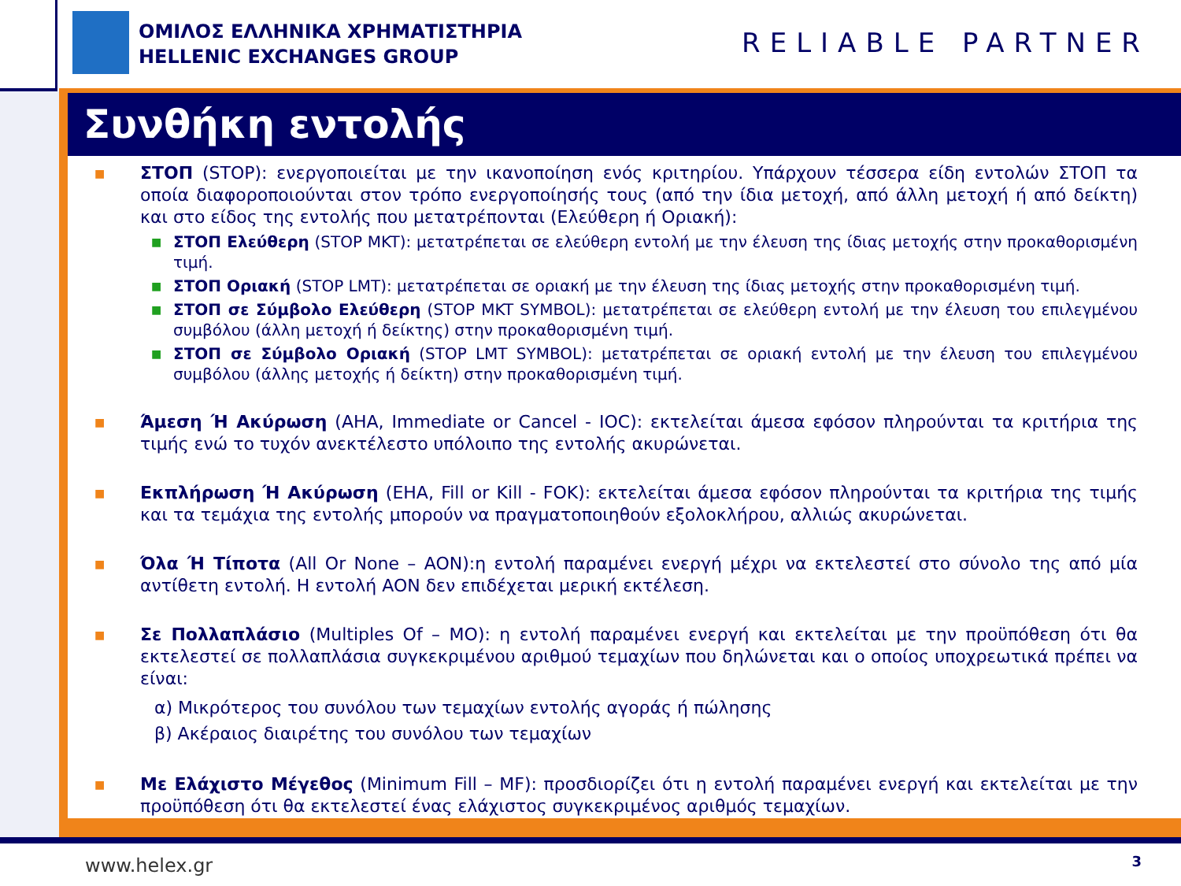ΟΜΙΛΟΣ ΕΛΛΗΝΙΚΑ ΧΡΗΜΑΤΙΣΤΗΡΙΑ
HELLENIC EXCHANGES GROUP
RELIABLE PARTNER
Συνθήκη εντολής
■
ΣΤΟΠ (STOP): ενεργοποιείται με την ικανοποίηση ενός κριτηρίου. Υπάρχουν τέσσερα είδη εντολών ΣΤΟΠ τα οποία διαφοροποιούνται στον τρόπο ενεργοποίησής τους (από την ίδια μετοχή, από άλλη μετοχή ή από δείκτη) και στο είδος της εντολής που μετατρέπονται (Ελεύθερη ή Οριακή):
■
ΣΤΟΠ Ελεύθερη (STOP MKT): μετατρέπεται σε ελεύθερη εντολή με την έλευση της ίδιας μετοχής στην προκαθορισμένη τιμή.
■
ΣΤΟΠ Οριακή (STOP LMT): μετατρέπεται σε οριακή με την έλευση της ίδιας μετοχής στην προκαθορισμένη τιμή.
■
ΣΤΟΠ σε Σύμβολο Ελεύθερη (STOP MKT SYMBOL): μετατρέπεται σε ελεύθερη εντολή με την έλευση του επιλεγμένου συμβόλου (άλλη μετοχή ή δείκτης) στην προκαθορισμένη τιμή.
■
ΣΤΟΠ σε Σύμβολο Οριακή (STOP LMT SYMBOL): μετατρέπεται σε οριακή εντολή με την έλευση του επιλεγμένου συμβόλου (άλλης μετοχής ή δείκτη) στην προκαθορισμένη τιμή.
■
Άμεση Ή Ακύρωση (AHA, Immediate or Cancel - IOC): εκτελείται άμεσα εφόσον πληρούνται τα κριτήρια της τιμής ενώ το τυχόν ανεκτέλεστο υπόλοιπο της εντολής ακυρώνεται.
■
Εκπλήρωση Ή Ακύρωση (EHA, Fill or Kill - FOK): εκτελείται άμεσα εφόσον πληρούνται τα κριτήρια της τιμής και τα τεμάχια της εντολής μπορούν να πραγματοποιηθούν εξολοκλήρου, αλλιώς ακυρώνεται.
■
Όλα Ή Τίποτα (All Or None – AON):η εντολή παραμένει ενεργή μέχρι να εκτελεστεί στο σύνολο της από μία αντίθετη εντολή. Η εντολή AON δεν επιδέχεται μερική εκτέλεση.
■
Σε Πολλαπλάσιο (Multiples Of – MO): η εντολή παραμένει ενεργή και εκτελείται με την προϋπόθεση ότι θα εκτελεστεί σε πολλαπλάσια συγκεκριμένου αριθμού τεμαχίων που δηλώνεται και ο οποίος υποχρεωτικά πρέπει να είναι:
α) Μικρότερος του συνόλου των τεμαχίων εντολής αγοράς ή πώλησης
β) Ακέραιος διαιρέτης του συνόλου των τεμαχίων
■
Με Ελάχιστο Μέγεθος (Minimum Fill – MF): προσδιορίζει ότι η εντολή παραμένει ενεργή και εκτελείται με την προϋπόθεση ότι θα εκτελεστεί ένας ελάχιστος συγκεκριμένος αριθμός τεμαχίων.
www.helex.gr 3